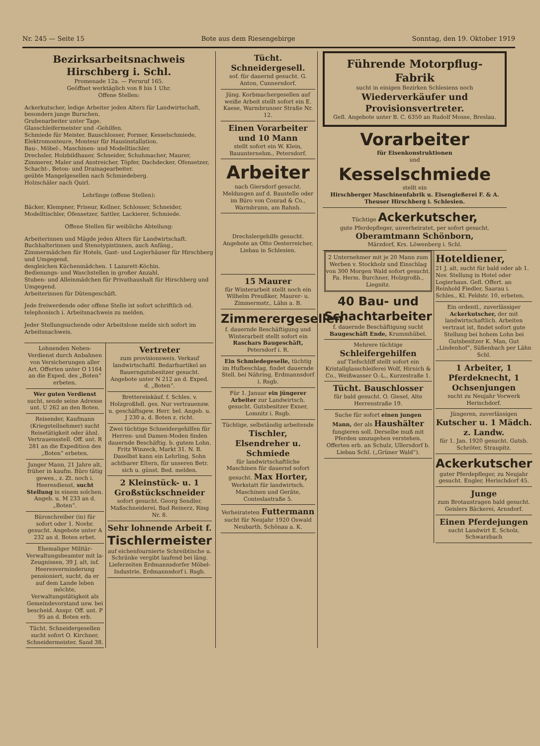Nr. 245 — Seite 15 Bote aus dem Riesengebirge Sonntag, den 19. Oktober 1919
Bezirksarbeitsnachweis Hirschberg i. Schl.
Promenade 12a. — Fernruf 165.
Geöffnet werktäglich von 8 bis 1 Uhr.
Offene Stellen:
Ackerkutscher, ledige Arbeiter jeden Alters für Landwirtschaft, besonders junge Burschen.
Grubenarbeiter unter Tage.
Glasschleifermeister und -Gehilfen.
Schmiede für Meister, Bauschlosser, Former, Kesselschmiede, Elektromonteure, Monteur für Hausinstallation.
Bau-, Möbel-, Maschinen- und Modelltischler.
Drechsler, Holzbildhauer, Schneider, Schuhmacher, Maurer, Zimmerer, Maler und Anstreicher, Töpfer, Dachdecker, Ofensetzer, Schacht-, Beton- und Drainagearbeiter.
geübte Mangelgesellen nach Schmiedeberg.
Holzschäler nach Quirl.
Lehrlinge (offene Stellen):
Bäcker, Klempner, Friseur, Kellner, Schlosser, Schneider, Modelltischler, Ofensetzer, Sattler, Lackierer, Schmiede.
Offene Stellen für weibliche Abteilung:
Arbeiterinnen und Mägde jeden Alters für Landwirtschaft.
Buchhalterinnen und Stenotypistinnen, auch Anfäng.,
Zimmermädchen für Hotels, Gast- und Logierhäuser für Hirschberg und Umgegend,
desgleichen Küchenmädchen. 1 Lazarett-Köchin.
Bedienungs- und Waschstellen in großer Anzahl.
Stuben- und Alleinmädchen für Privathaushalt für Hirschberg und Umgegend.
Arbeiterinnen für Dütengeschäft.
Jede freiwerdende oder offene Stelle ist sofort schriftlich od. telephonisch i. Arbeitsnachweis zu melden.
Jeder Stellungsuchende oder Arbeitslose melde sich sofort im Arbeitsnachweis.
Lohnenden Neben-Verdienst durch Anbahnen von Versicherungen aller Art. Offerten unter O 1164 an die Exped. des „Boten“ erbeten.
Wer guten Verdienst sucht, sende seine Adresse unt. U 262 an den Boten.
Reisender, Kaufmann (Kriegsteilnehmer) sucht Reisetätigkeit oder ähnl. Vertrauensstell. Off. unt. R 281 an die Expedition des „Boten“ erbeten.
Junger Mann, 21 Jahre alt, früher in kaufm. Büro tätig gewes., z. Zt. noch i. Heeresdienst, sucht Stellung in einem solchen. Angeb. u. M 233 an d. „Boten“.
Büroschreiber (in) für sofort oder 1. Novbr. gesucht. Angebote unter A 232 an d. Boten erbet.
Ehemaliger Militär-Verwaltungsbeamter mit la-Zeugnissen, 39 J. alt, inf. Heeresverminderung pensioniert, sucht, da er auf dem Lande leben möchte, Verwaltungstätigkeit als Gemeindevorstand usw. bei bescheid. Anspr. Off. unt. P 95 an d. Boten erb.
Tücht. Schneidergesellen sucht sofort O. Kirchner, Schneidermeister, Sand 38.
Vertreter
zum provisionsweis. Verkauf landwirtschaftl. Bedarfsartikel an Bauerngutsbesitzer gesucht. Angebote unter N 212 an d. Exped. d. „Boten“.
Brettereinkäuf. f. Schles. v. Holzgroßhdl. ges. Nur vertrauensw. u. geschäftsgew. Herr. bel. Angeb. u. J 230 a. d. Boten z. richt.
Zwei tüchtige Schneidergehilfen für Herren- und Damen-Moden finden dauernde Beschäftig. b. gutem Lohn. Fritz Winzeck, Markt 31. N. B. Daselbst kann ein Lehrling, Sohn achtbarer Eltern, für unseren Betr. sich u. günst. Bed. melden.
2 Kleinstück- u. 1 Großstückschneider
sofort gesucht. Georg Sendler, Maßschneiderei, Bad Reinerz, Ring Nr. 8.
Sehr lohnende Arbeit f.
Tischlermeister
auf eichenfournierte Schreibtische u. Schränke vergibt laufend bei läng. Lieferzeiten Erdmannsdorfer Möbel-Industrie, Erdmannsdorf i. Rsgb.
Tücht. Schneidergesell.
sof. für dauernd gesucht. G. Anton, Cunnersdorf.
Jüng. Korbmachergesellen auf weiße Arbeit stellt sofort ein E. Kaese, Warmbrunner Straße Nr. 12.
Einen Vorarbeiter und 10 Mann
stellt sofort ein W. Klein, Bauunternehm., Petersdorf.
Arbeiter
nach Giersdorf gesucht. Meldungen auf d. Baustelle oder im Büro von Conrad & Co., Warmbrunn, am Bahnh.
Drechslergehilfe gesucht. Angebote an Otto Oesterreicher, Liebau in Schlesien.
15 Maurer
für Winterarbeit stellt noch ein Wilhelm Preußker, Maurer- u. Zimmermstr., Lähn a. B.
Zimmerergesellen
f. dauernde Beschäftigung und Winterarbeit stellt sofort ein Raschars Baugeschäft, Petersdorf i. R.
Ein Schmiedegeselle, tüchtig im Hufbeschlag, findet dauernde Stell. bei Nähring, Erdmannsdorf i. Rsgb.
Für 1. Januar ein jüngerer Arbeiter zur Landwirtsch. gesucht. Gutsbesitzer Exner, Lomnitz i. Rsgb.
Tüchtige, selbständig arbeitende Tischler, Elsendreher u. Schmiede
für landwirtschaftliche Maschinen für dauernd sofort gesucht. Max Horter,
Werkstatt für landwirtsch. Maschinen und Geräte, Conteslastraße 5.
Verheirateten Futtermann
sucht für Neujahr 1920 Oswald Neubarth, Schönau a. K.
Führende Motorpflug-Fabrik
sucht in einigen Bezirken Schlesiens noch
Wiederverkäufer und Provisionsvertreter.
Gefl. Angebote unter B. C. 6350 an Rudolf Mosse, Breslau.
Vorarbeiter
für Eisenkonstruktionen
und
Kesselschmiede
stellt ein
Hirschberger Maschinenfabrik u. Eisengießerei F. & A. Theuser Hirschberg i. Schlesien.
Tüchtige Ackerkutscher,
gute Pferdepfleger, unverheiratet, per sofort gesucht.
Oberamtmann Schönborn,
Märzdorf, Krs. Löwenberg i. Schl.
2 Unternehmer mit je 20 Mann zum Werben v. Stockholz und Einschlag von 300 Morgen Wald sofort gesucht. Fa. Herm. Burchner, Holzgroßh., Liegnitz.
40 Bau- und Schachtarbeiter
f. dauernde Beschäftigung sucht Baugeschäft Ende, Krummhübel.
Mehrere tüchtige Schleifergehilfen
auf Tiefschliff stellt sofort ein Kristallglasschleiferei Wolf, Hirnich & Co., Weißwasser O.-L., Kurzestraße 1.
Tücht. Bauschlosser
für bald gesucht. O. Giesel, Alte Herrenstraße 19.
Suche für sofort einen jungen Mann, der als Haushälter fungieren soll. Derselbe muß mit Pferden umzugehen verstehen. Offerten erb. an Schulz, Ullersdorf b. Liebau Schl. („Grüner Wald“).
Hoteldiener,
21 J. alt, sucht für bald oder ab 1. Nov. Stellung in Hotel oder Logierhaus. Gefl. Offert. an Reinhold Fiedler, Saarau i. Schles., Kl. Feldstr. 10, erbeten.
Ein ordentl., zuverlässiger Ackerkutscher, der mit landwirtschaftlich. Arbeiten vertraut ist, findet sofort gute Stellung bei hohem Lohn bei Gutsbesitzer K. Man, Gut „Lindenhof“, Süßenbach per Lähn Schl.
1 Arbeiter, 1 Pferdeknecht, 1 Ochsenjungen
sucht zu Neujahr Vorwerk Herischdorf.
Jüngeren, zuverlässigen Kutscher u. 1 Mädch. z. Landw.
für 1. Jan. 1920 gesucht. Gutsb. Schröter, Straupitz.
Ackerkutscher
guter Pferdepfleger, zu Neujahr gesucht. Engler, Herischdorf 45.
Junge
zum Brotaustragen bald gesucht. Geislers Bäckerei, Arnsdorf.
Einen Pferdejungen
sucht Landwirt E. Scholz, Schwarzbach